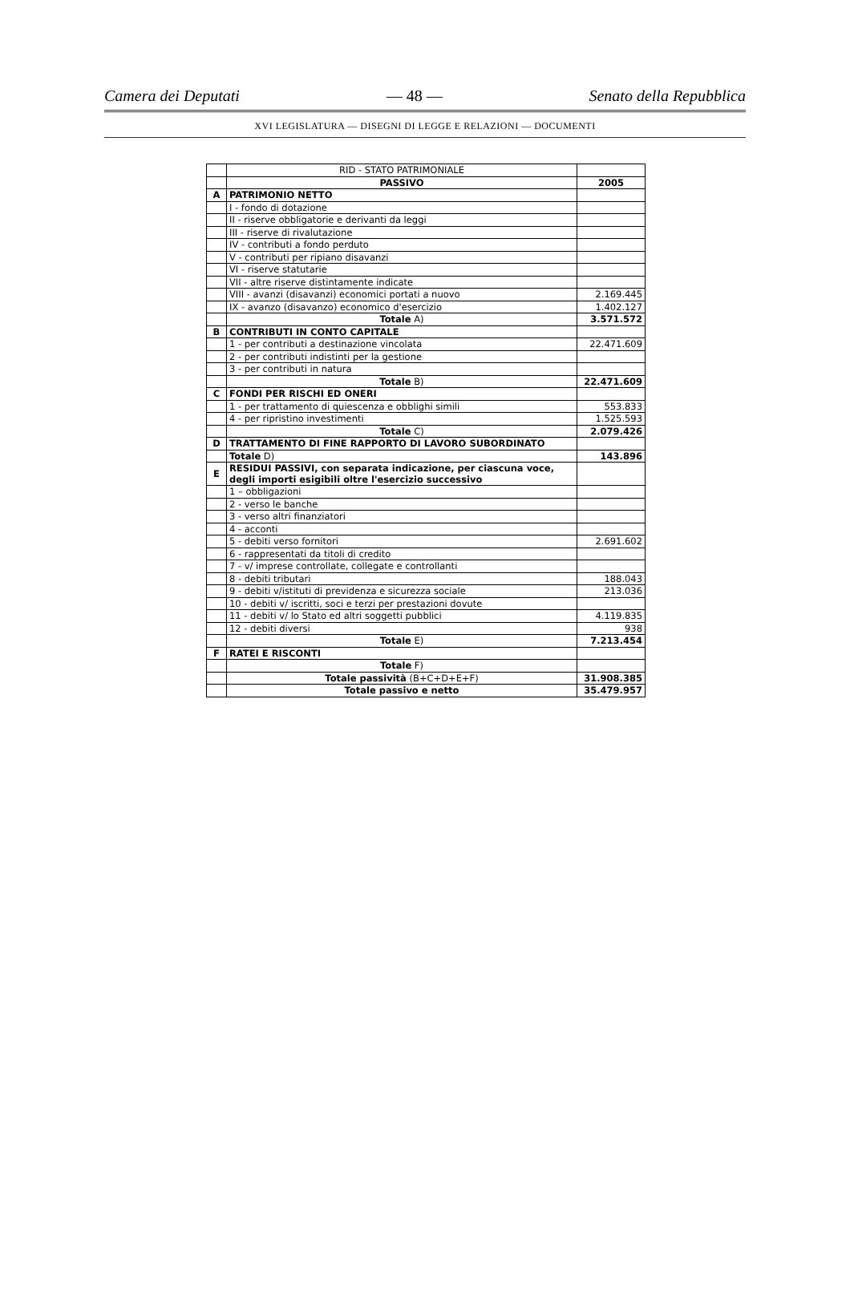Camera dei Deputati — 48 — Senato della Repubblica
XVI LEGISLATURA — DISEGNI DI LEGGE E RELAZIONI — DOCUMENTI
| | RID - STATO PATRIMONIALE | |
| | PASSIVO | 2005 |
| A | PATRIMONIO NETTO | |
| | I - fondo di dotazione | |
| | II - riserve obbligatorie e derivanti da leggi | |
| | III - riserve di rivalutazione | |
| | IV - contributi a fondo perduto | |
| | V - contributi per ripiano disavanzi | |
| | VI - riserve statutarie | |
| | VII - altre riserve distintamente indicate | |
| | VIII - avanzi (disavanzi) economici portati a nuovo | 2.169.445 |
| | IX - avanzo (disavanzo) economico d'esercizio | 1.402.127 |
| | Totale A) | 3.571.572 |
| B | CONTRIBUTI IN CONTO CAPITALE | |
| | 1 - per contributi a destinazione vincolata | 22.471.609 |
| | 2 - per contributi indistinti per la gestione | |
| | 3 - per contributi in natura | |
| | Totale B) | 22.471.609 |
| C | FONDI PER RISCHI ED ONERI | |
| | 1 - per trattamento di quiescenza e obblighi simili | 553.833 |
| | 4 - per ripristino investimenti | 1.525.593 |
| | Totale C) | 2.079.426 |
| D | TRATTAMENTO DI FINE RAPPORTO DI LAVORO SUBORDINATO | |
| | Totale D) | 143.896 |
| E | RESIDUI PASSIVI, con separata indicazione, per ciascuna voce, degli importi esigibili oltre l'esercizio successivo | |
| | 1 – obbligazioni | |
| | 2 - verso le banche | |
| | 3 - verso altri finanziatori | |
| | 4 - acconti | |
| | 5 - debiti verso fornitori | 2.691.602 |
| | 6 - rappresentati da titoli di credito | |
| | 7 - v/ imprese controllate, collegate e controllanti | |
| | 8 - debiti tributari | 188.043 |
| | 9 - debiti v/istituti di previdenza e sicurezza sociale | 213.036 |
| | 10 - debiti v/ iscritti, soci e terzi per prestazioni dovute | |
| | 11 - debiti v/ lo Stato ed altri soggetti pubblici | 4.119.835 |
| | 12 - debiti diversi | 938 |
| | Totale E) | 7.213.454 |
| F | RATEI E RISCONTI | |
| | Totale F) | |
| | Totale passività (B+C+D+E+F) | 31.908.385 |
| | Totale passivo e netto | 35.479.957 |